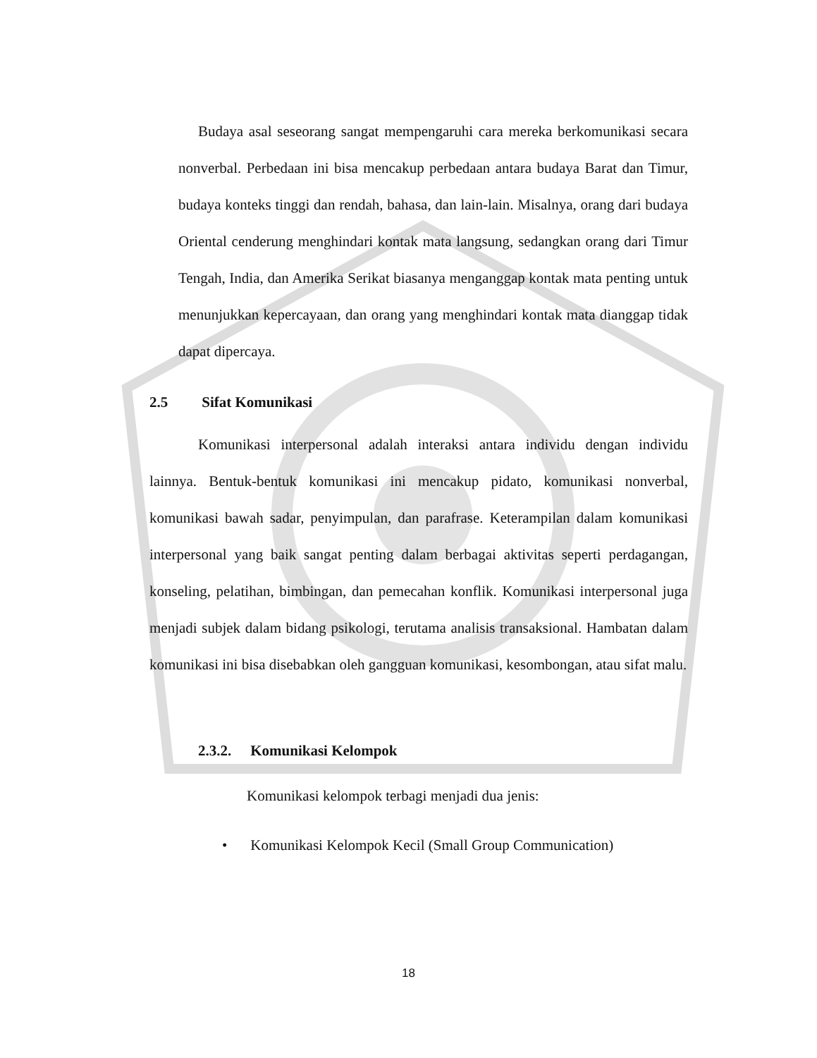Budaya asal seseorang sangat mempengaruhi cara mereka berkomunikasi secara nonverbal. Perbedaan ini bisa mencakup perbedaan antara budaya Barat dan Timur, budaya konteks tinggi dan rendah, bahasa, dan lain-lain. Misalnya, orang dari budaya Oriental cenderung menghindari kontak mata langsung, sedangkan orang dari Timur Tengah, India, dan Amerika Serikat biasanya menganggap kontak mata penting untuk menunjukkan kepercayaan, dan orang yang menghindari kontak mata dianggap tidak dapat dipercaya.
2.5 Sifat Komunikasi
Komunikasi interpersonal adalah interaksi antara individu dengan individu lainnya. Bentuk-bentuk komunikasi ini mencakup pidato, komunikasi nonverbal, komunikasi bawah sadar, penyimpulan, dan parafrase. Keterampilan dalam komunikasi interpersonal yang baik sangat penting dalam berbagai aktivitas seperti perdagangan, konseling, pelatihan, bimbingan, dan pemecahan konflik. Komunikasi interpersonal juga menjadi subjek dalam bidang psikologi, terutama analisis transaksional. Hambatan dalam komunikasi ini bisa disebabkan oleh gangguan komunikasi, kesombongan, atau sifat malu.
2.3.2. Komunikasi Kelompok
Komunikasi kelompok terbagi menjadi dua jenis:
• Komunikasi Kelompok Kecil (Small Group Communication)
18